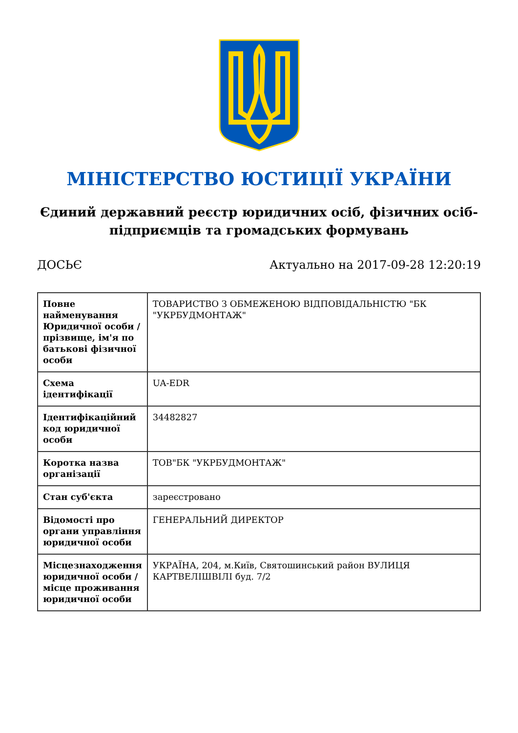МІНІСТЕРСТВО ЮСТИЦІЇ УКРАЇНИ
Єдиний державний реєстр юридичних осіб, фізичних осіб-підприємців та громадських формувань
ДОСЬЄ Актуально на 2017-09-28 12:20:19
| Повне найменування Юридичної особи / прізвище, ім'я по батькові фізичної особи | ТОВАРИСТВО З ОБМЕЖЕНОЮ ВІДПОВІДАЛЬНІСТЮ "БК "УКРБУДМОНТАЖ" |
| Схема ідентифікації | UA-EDR |
| Ідентифікаційний код юридичної особи | 34482827 |
| Коротка назва організації | ТОВ"БК "УКРБУДМОНТАЖ" |
| Стан суб'єкта | зареєстровано |
| Відомості про органи управління юридичної особи | ГЕНЕРАЛЬНИЙ ДИРЕКТОР |
| Місцезнаходження юридичної особи / місце проживання юридичної особи | УКРАЇНА, 204, м.Київ, Святошинський район ВУЛИЦЯ КАРТВЕЛІШВІЛІ буд. 7/2 |